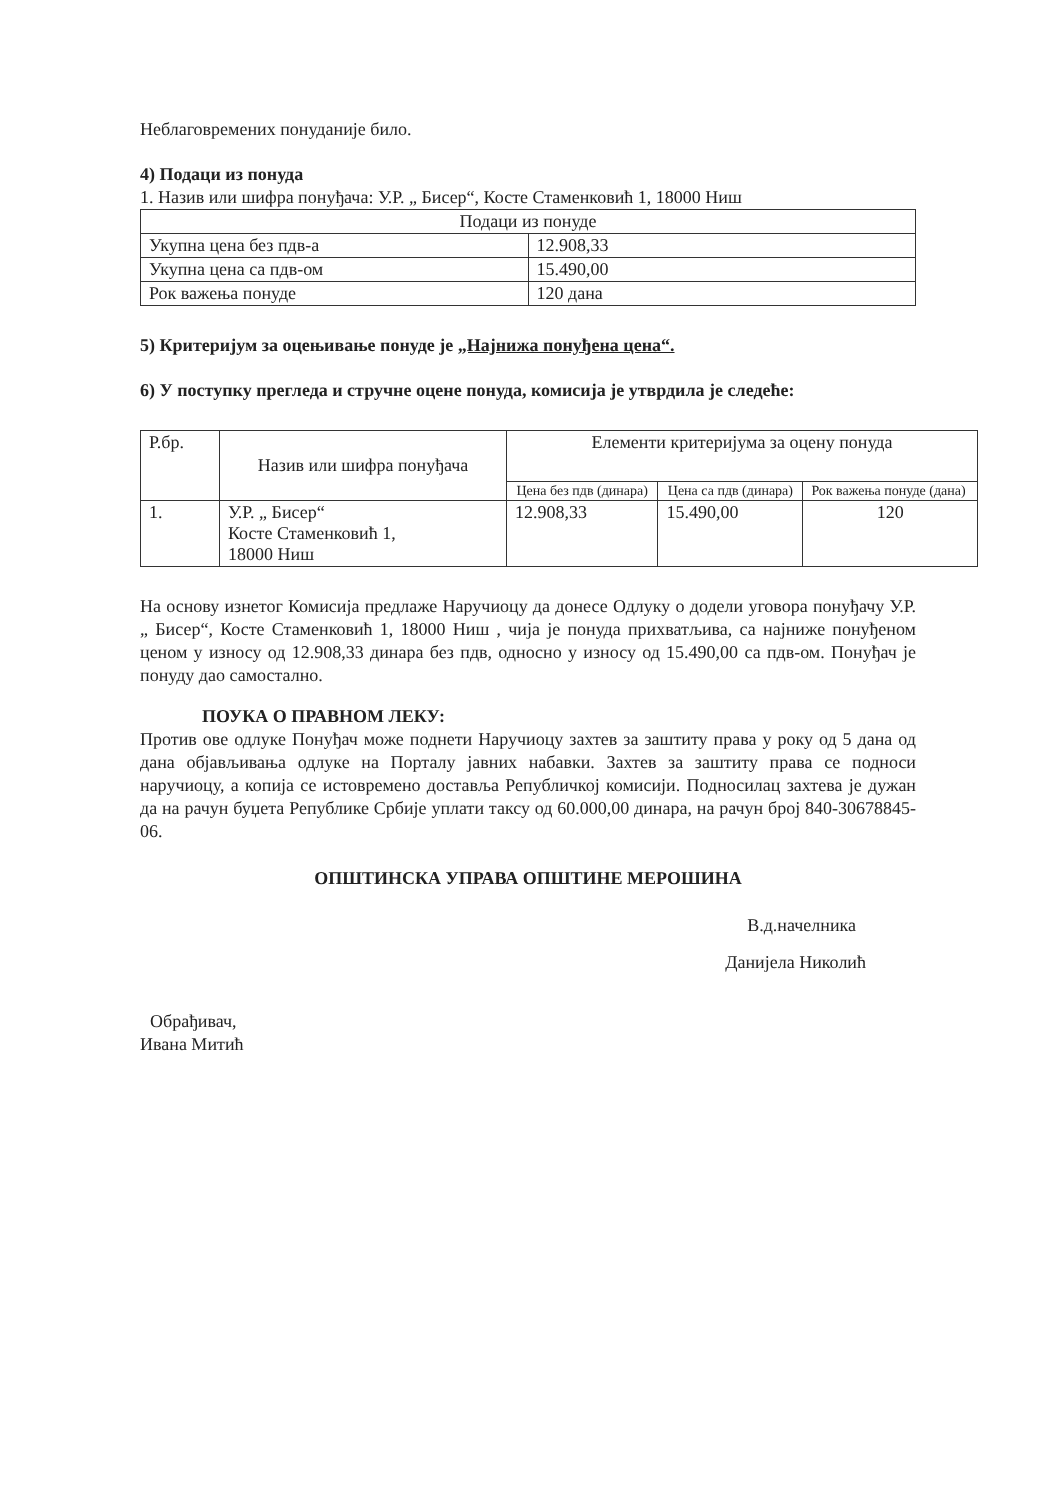Неблаговремених понуданије било.
4) Подаци из понуда
1. Назив или шифра понуђача: У.Р. „ Бисер“, Косте Стаменковић 1, 18000 Ниш
| Подаци из понуде | |
| --- | --- |
| Укупна цена без пдв-а | 12.908,33 |
| Укупна цена са пдв-ом | 15.490,00 |
| Рок важења понуде | 120 дана |
5) Критеријум за оцењивање понуде је „Најнижа понуђена цена“.
6) У поступку прегледа и стручне оцене понуда, комисија је утврдила је следеће:
| Р.бр. | Назив или шифра понуђача | Елементи критеријума за оцену понуда | | |
| --- | --- | --- | --- | --- |
| | | Цена без пдв (динара) | Цена са пдв (динара) | Рок важења понуде (дана) |
| 1. | У.Р. „ Бисер“ Косте Стаменковић 1, 18000 Ниш | 12.908,33 | 15.490,00 | 120 |
На основу изнетог Комисија предлаже Наручиоцу да донесе Одлуку о додели уговора понуђачу У.Р. „ Бисер“, Косте Стаменковић 1, 18000 Ниш , чија је понуда прихватљива, са најниже понуђеном ценом у износу од 12.908,33 динара без пдв, односно у износу од 15.490,00 са пдв-ом. Понуђач је понуду дао самостално.
ПОУКА О ПРАВНОМ ЛЕКУ:
Против ове одлуке Понуђач може поднети Наручиоцу захтев за заштиту права у року од 5 дана од дана објављивања одлуке на Порталу јавних набавки. Захтев за заштиту права се подноси наручиоцу, а копија се истовремено доставља Републичкој комисији. Подносилац захтева је дужан да на рачун буџета Републике Србије уплати таксу од 60.000,00 динара, на рачун број 840-30678845-06.
ОПШТИНСКА УПРАВА ОПШТИНЕ МЕРОШИНА
В.д.начелника
Данијела Николић
Обрађивач,
Ивана Митић